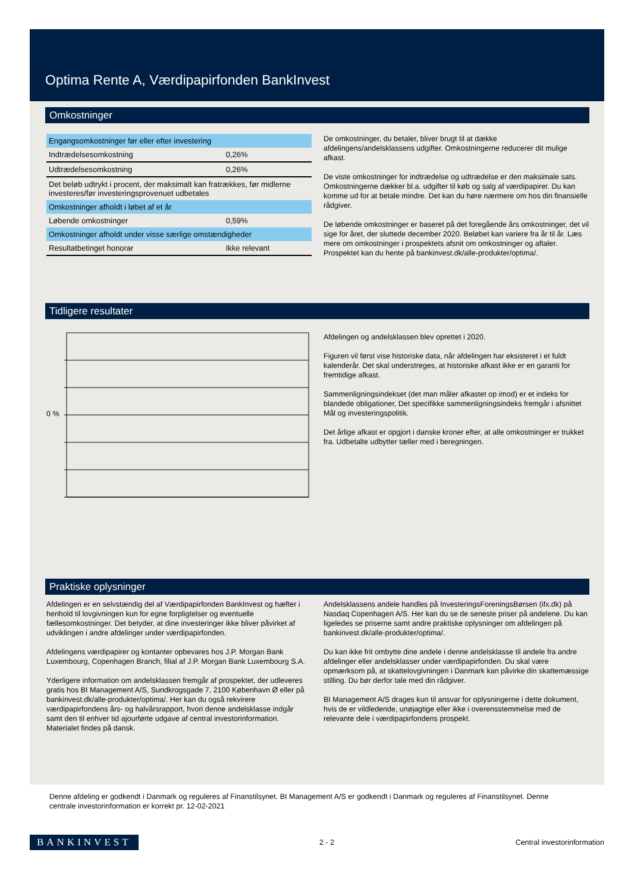Optima Rente A, Værdipapirfonden BankInvest
Omkostninger
| Engangsomkostninger før eller efter investering | |
| Indtrædelsesomkostning | 0,26% |
| Udtrædelsesomkostning | 0,26% |
| Det beløb udtrykt i procent, der maksimalt kan fratrækkes, før midlerne investeres/før investeringsprovenuet udbetales | |
| Omkostninger afholdt i løbet af et år | |
| Løbende omkostninger | 0,59% |
| Omkostninger afholdt under visse særlige omstændigheder | |
| Resultatbetinget honorar | Ikke relevant |
De omkostninger, du betaler, bliver brugt til at dække afdelingens/andelsklassens udgifter. Omkostningerne reducerer dit mulige afkast.
De viste omkostninger for indtrædelse og udtrædelse er den maksimale sats. Omkostningerne dækker bl.a. udgifter til køb og salg af værdipapirer. Du kan komme ud for at betale mindre. Det kan du høre nærmere om hos din finansielle rådgiver.
De løbende omkostninger er baseret på det foregående års omkostninger, det vil sige for året, der sluttede december 2020. Beløbet kan variere fra år til år. Læs mere om omkostninger i prospektets afsnit om omkostninger og aftaler. Prospektet kan du hente på bankinvest.dk/alle-produkter/optima/.
Tidligere resultater
0 %
Afdelingen og andelsklassen blev oprettet i 2020.
Figuren vil først vise historiske data, når afdelingen har eksisteret i et fuldt kalenderår. Det skal understreges, at historiske afkast ikke er en garanti for fremtidige afkast.
Sammenligningsindekset (det man måler afkastet op imod) er et indeks for blandede obligationer, Det specifikke sammenligningsindeks fremgår i afsnittet Mål og investeringspolitik.
Det årlige afkast er opgjort i danske kroner efter, at alle omkostninger er trukket fra. Udbetalte udbytter tæller med i beregningen.
Praktiske oplysninger
Afdelingen er en selvstændig del af Værdipapirfonden BankInvest og hæfter i henhold til lovgivningen kun for egne forpligtelser og eventuelle fællesomkostninger. Det betyder, at dine investeringer ikke bliver påvirket af udviklingen i andre afdelinger under værdipapirfonden.
Afdelingens værdipapirer og kontanter opbevares hos J.P. Morgan Bank Luxembourg, Copenhagen Branch, filial af J.P. Morgan Bank Luxembourg S.A.
Yderligere information om andelsklassen fremgår af prospektet, der udleveres gratis hos BI Management A/S, Sundkrogsgade 7, 2100 København Ø eller på bankinvest.dk/alle-produkter/optima/. Her kan du også rekvirere værdipapirfondens års- og halvårsrapport, hvori denne andelsklasse indgår samt den til enhver tid ajourførte udgave af central investorinformation. Materialet findes på dansk.
Andelsklassens andele handles på InvesteringsForeningsBørsen (ifx.dk) på Nasdaq Copenhagen A/S. Her kan du se de seneste priser på andelene. Du kan ligeledes se priserne samt andre praktiske oplysninger om afdelingen på bankinvest.dk/alle-produkter/optima/.
Du kan ikke frit ombytte dine andele i denne andelsklasse til andele fra andre afdelinger eller andelsklasser under værdipapirfonden. Du skal være opmærksom på, at skattelovgivningen i Danmark kan påvirke din skattemæssige stilling. Du bør derfor tale med din rådgiver.
BI Management A/S drages kun til ansvar for oplysningerne i dette dokument, hvis de er vildledende, unøjagtige eller ikke i overensstemmelse med de relevante dele i værdipapirfondens prospekt.
Denne afdeling er godkendt i Danmark og reguleres af Finanstilsynet. BI Management A/S er godkendt i Danmark og reguleres af Finanstilsynet. Denne centrale investorinformation er korrekt pr. 12-02-2021
BANKINVEST 2 - 2 Central investorinformation